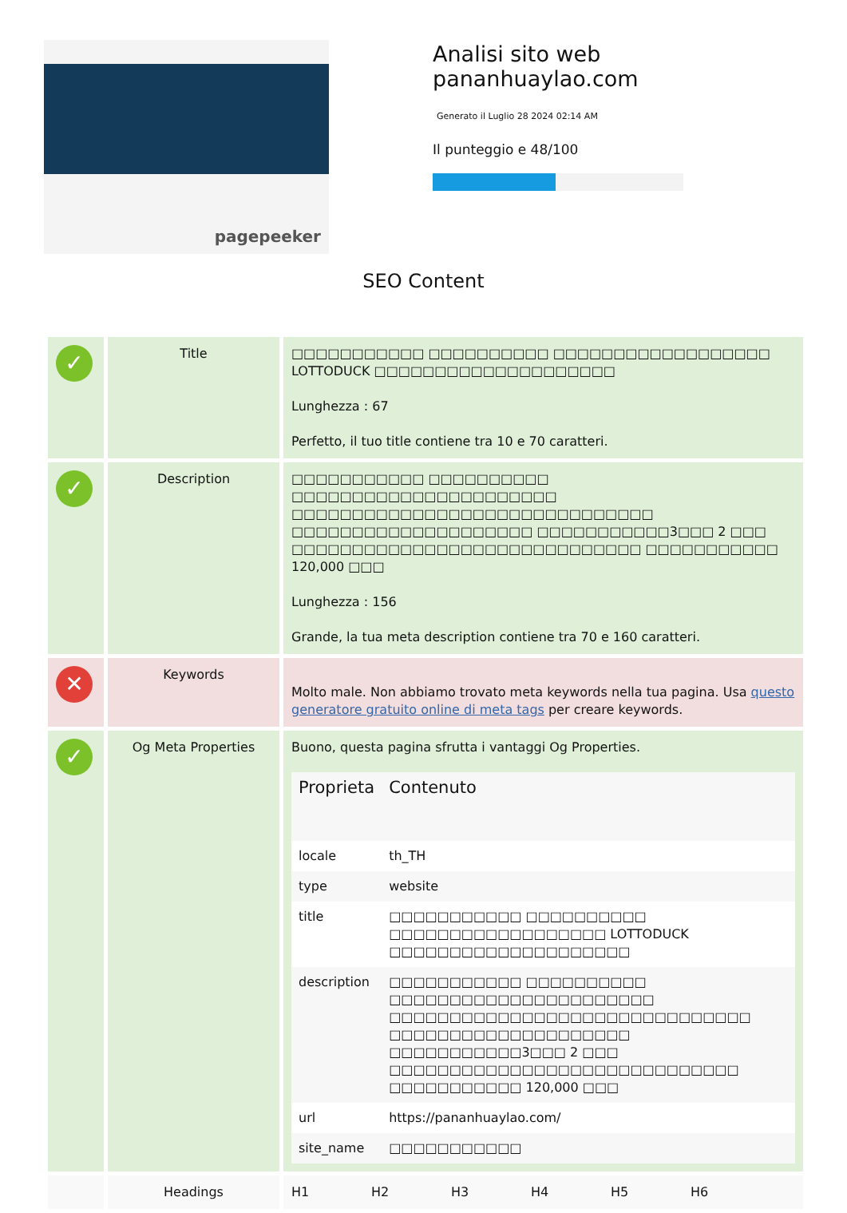pagepeeker
Analisi sito web pananhuaylao.com
Generato il Luglio 28 2024 02:14 AM
Il punteggio e 48/100
SEO Content
| ✓ | Title | □□□□□□□□□□□ □□□□□□□□□□ □□□□□□□□□□□□□□□□□□ LOTTODUCK □□□□□□□□□□□□□□□□□□□□ Lunghezza : 67 Perfetto, il tuo title contiene tra 10 e 70 caratteri. |
| ✓ | Description | □□□□□□□□□□□ □□□□□□□□□□ □□□□□□□□□□□□□□□□□□□□□□ □□□□□□□□□□□□□□□□□□□□□□□□□□□□□□ □□□□□□□□□□□□□□□□□□□□ □□□□□□□□□□□3□□□ 2 □□□ □□□□□□□□□□□□□□□□□□□□□□□□□□□□□ □□□□□□□□□□□ 120,000 □□□ Lunghezza : 156 Grande, la tua meta description contiene tra 70 e 160 caratteri. |
| ✕ | Keywords | Molto male. Non abbiamo trovato meta keywords nella tua pagina. Usa questo generatore gratuito online di meta tags per creare keywords. |
| ✓ | Og Meta Properties | Buono, questa pagina sfrutta i vantaggi Og Properties. / Proprieta / Contenuto / / --- / --- / / locale / th_TH / / type / website / / title / □□□□□□□□□□□ □□□□□□□□□□ □□□□□□□□□□□□□□□□□□ LOTTODUCK □□□□□□□□□□□□□□□□□□□□ / / description / □□□□□□□□□□□ □□□□□□□□□□ □□□□□□□□□□□□□□□□□□□□□□ □□□□□□□□□□□□□□□□□□□□□□□□□□□□□□ □□□□□□□□□□□□□□□□□□□□ □□□□□□□□□□□3□□□ 2 □□□ □□□□□□□□□□□□□□□□□□□□□□□□□□□□□ □□□□□□□□□□□ 120,000 □□□ / / url / https://pananhuaylao.com/ / / site_name / □□□□□□□□□□□ / |
| | Headings | H1 H2 H3 H4 H5 H6 |